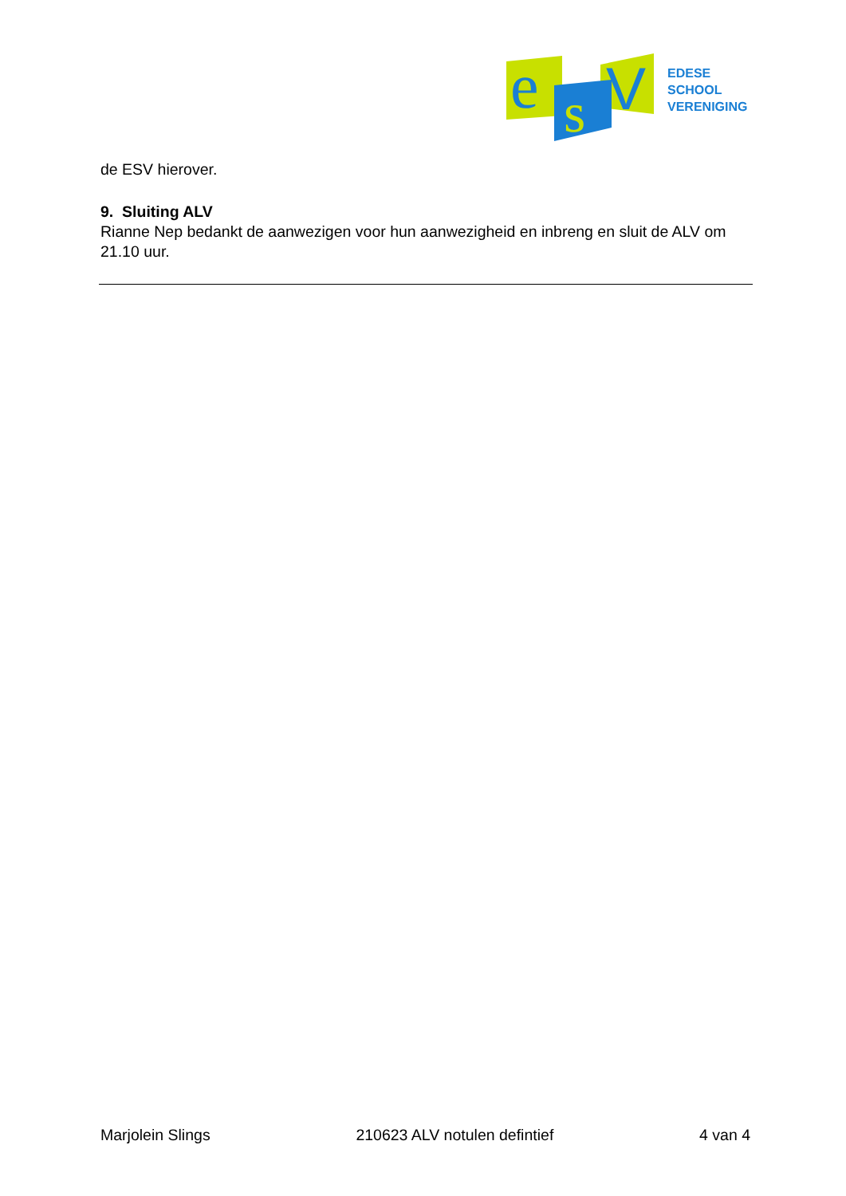e
s
V
EDESE
SCHOOL
VERENIGING
de ESV hierover.
9. Sluiting ALV
Rianne Nep bedankt de aanwezigen voor hun aanwezigheid en inbreng en sluit de ALV om 21.10 uur.
Marjolein Slings 210623 ALV notulen defintief 4 van 4